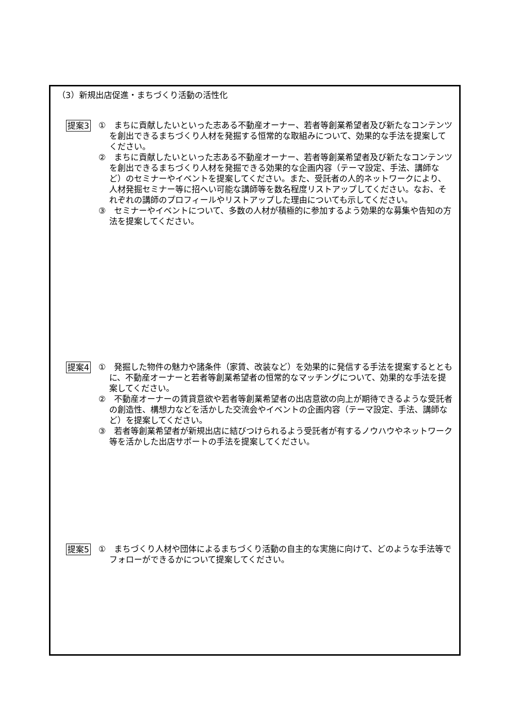（3）新規出店促進・まちづくり活動の活性化
提案3
①　まちに貢献したいといった志ある不動産オーナー、若者等創業希望者及び新たなコンテンツを創出できるまちづくり人材を発掘する恒常的な取組みについて、効果的な手法を提案してください。
②　まちに貢献したいといった志ある不動産オーナー、若者等創業希望者及び新たなコンテンツを創出できるまちづくり人材を発掘できる効果的な企画内容（テーマ設定、手法、講師など）のセミナーやイベントを提案してください。また、受託者の人的ネットワークにより、人材発掘セミナー等に招へい可能な講師等を数名程度リストアップしてください。なお、それぞれの講師のプロフィールやリストアップした理由についても示してください。
③　セミナーやイベントについて、多数の人材が積極的に参加するよう効果的な募集や告知の方法を提案してください。
提案4
①　発掘した物件の魅力や諸条件（家賃、改装など）を効果的に発信する手法を提案するとともに、不動産オーナーと若者等創業希望者の恒常的なマッチングについて、効果的な手法を提案してください。
②　不動産オーナーの賃貸意欲や若者等創業希望者の出店意欲の向上が期待できるような受託者の創造性、構想力などを活かした交流会やイベントの企画内容（テーマ設定、手法、講師など）を提案してください。
③　若者等創業希望者が新規出店に結びつけられるよう受託者が有するノウハウやネットワーク等を活かした出店サポートの手法を提案してください。
提案5
①　まちづくり人材や団体によるまちづくり活動の自主的な実施に向けて、どのような手法等でフォローができるかについて提案してください。